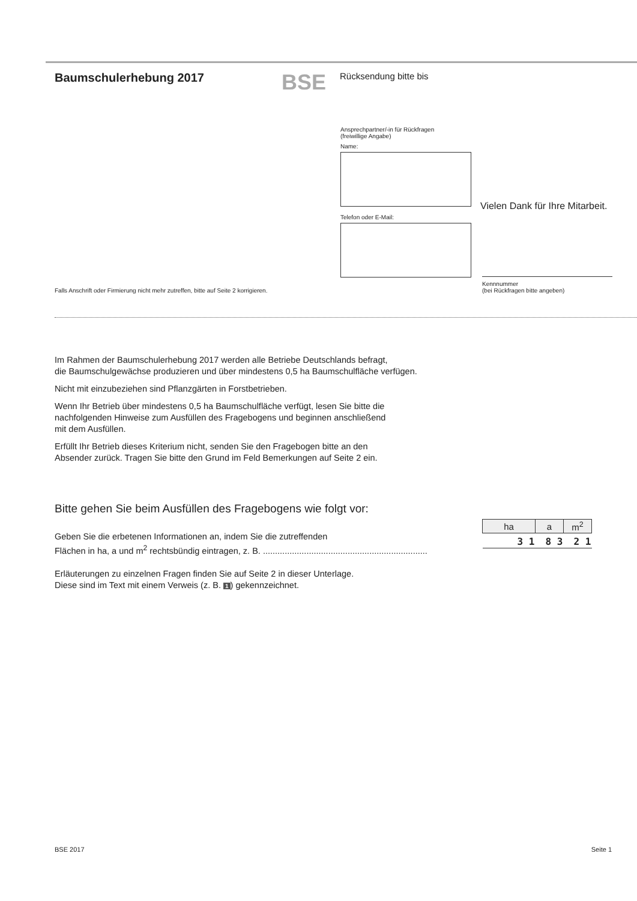Baumschulerhebung 2017
BSE
Rücksendung bitte bis
Ansprechpartner/-in für Rückfragen
(freiwillige Angabe)
Name:
Telefon oder E-Mail:
Vielen Dank für Ihre Mitarbeit.
Kennnummer
(bei Rückfragen bitte angeben)
Falls Anschrift oder Firmierung nicht mehr zutreffen, bitte auf Seite 2 korrigieren.
Im Rahmen der Baumschulerhebung 2017 werden alle Betriebe Deutschlands befragt,
die Baumschulgewächse produzieren und über mindestens 0,5 ha Baumschulfläche verfügen.
Nicht mit einzubeziehen sind Pflanzgärten in Forstbetrieben.
Wenn Ihr Betrieb über mindestens 0,5 ha Baumschulfläche verfügt, lesen Sie bitte die
nachfolgenden Hinweise zum Ausfüllen des Fragebogens und beginnen anschließend
mit dem Ausfüllen.
Erfüllt Ihr Betrieb dieses Kriterium nicht, senden Sie den Fragebogen bitte an den
Absender zurück. Tragen Sie bitte den Grund im Feld Bemerkungen auf Seite 2 ein.
Bitte gehen Sie beim Ausfüllen des Fragebogens wie folgt vor:
Geben Sie die erbetenen Informationen an, indem Sie die zutreffenden
Flächen in ha, a und m<sup>2</sup> rechtsbündig eintragen, z. B. ....................................................................
| ha | a | m<sup>2</sup> |
| --- | --- | --- |
| 3 1 | 8 3 | 2 1 |
Erläuterungen zu einzelnen Fragen finden Sie auf Seite 2 in dieser Unterlage.
Diese sind im Text mit einem Verweis (z. B. 1) gekennzeichnet.
BSE 2017 Seite 1